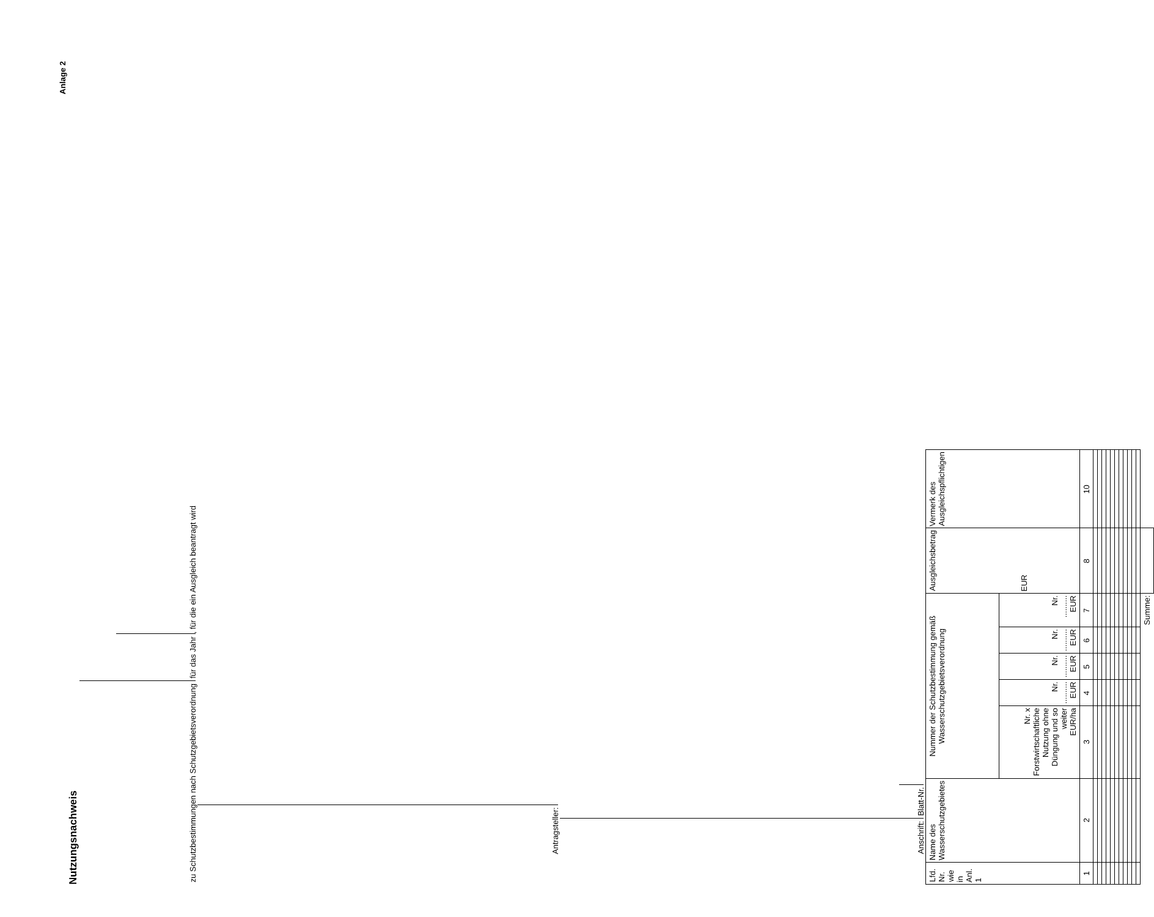Anlage 2
Nutzungsnachweis
zu Schutzbestimmungen nach Schutzgebietsverordnung für das Jahr , für die ein Ausgleich beantragt wird
Antragsteller:
Anschrift: Blatt-Nr.
| Lfd. Nr. wie in Anl. 1 | Name des Wasserschutzgebietes | Nummer der Schutzbestimmung gemäß Wasserschutzgebietsverordnung | | | | | Ausgleichsbetrag EUR | Vermerk des Ausgleichspflichtigen |
| --- | --- | --- | --- | --- | --- | --- | --- | --- |
| | | Nr. x Forstwirtschaftliche Nutzung ohne Düngung und so weiter EUR/ha | Nr. .......... EUR | Nr. .......... EUR | Nr. .......... EUR | Nr. .......... EUR | | |
| 1 | 2 | 3 | 4 | 5 | 6 | 7 | 8 | 10 |
| | | | | | | Summe: | | |